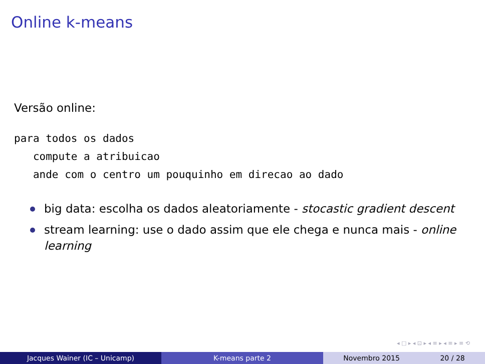Online k-means
Versão online:
para todos os dados
   compute a atribuicao
   ande com o centro um pouquinho em direcao ao dado
big data: escolha os dados aleatoriamente - stocastic gradient descent
stream learning: use o dado assim que ele chega e nunca mais - online learning
◂ □ ▸ ◂ ⊡ ▸ ◂ ≡ ▸ ◂ ≡ ▸ ≡ ⟲
Jacques Wainer (IC – Unicamp) K-means parte 2 Novembro 2015 20 / 28